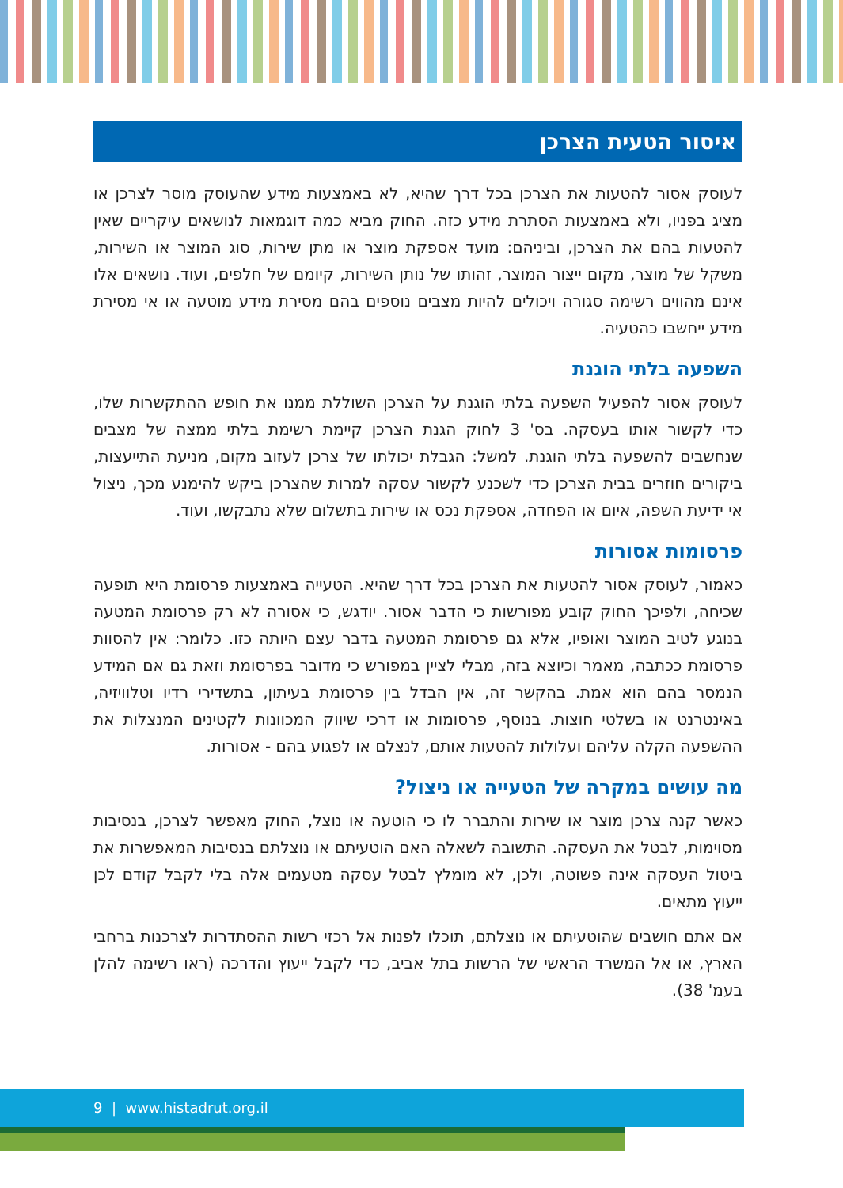איסור הטעית הצרכן
לעוסק אסור להטעות את הצרכן בכל דרך שהיא, לא באמצעות מידע שהעוסק מוסר לצרכן או מציג בפניו, ולא באמצעות הסתרת מידע כזה. החוק מביא כמה דוגמאות לנושאים עיקריים שאין להטעות בהם את הצרכן, וביניהם: מועד אספקת מוצר או מתן שירות, סוג המוצר או השירות, משקל של מוצר, מקום ייצור המוצר, זהותו של נותן השירות, קיומם של חלפים, ועוד. נושאים אלו אינם מהווים רשימה סגורה ויכולים להיות מצבים נוספים בהם מסירת מידע מוטעה או אי מסירת מידע ייחשבו כהטעיה.
השפעה בלתי הוגנת
לעוסק אסור להפעיל השפעה בלתי הוגנת על הצרכן השוללת ממנו את חופש ההתקשרות שלו, כדי לקשור אותו בעסקה. בס' 3 לחוק הגנת הצרכן קיימת רשימת בלתי ממצה של מצבים שנחשבים להשפעה בלתי הוגנת. למשל: הגבלת יכולתו של צרכן לעזוב מקום, מניעת התייעצות, ביקורים חוזרים בבית הצרכן כדי לשכנע לקשור עסקה למרות שהצרכן ביקש להימנע מכך, ניצול אי ידיעת השפה, איום או הפחדה, אספקת נכס או שירות בתשלום שלא נתבקשו, ועוד.
פרסומות אסורות
כאמור, לעוסק אסור להטעות את הצרכן בכל דרך שהיא. הטעייה באמצעות פרסומת היא תופעה שכיחה, ולפיכך החוק קובע מפורשות כי הדבר אסור. יודגש, כי אסורה לא רק פרסומת המטעה בנוגע לטיב המוצר ואופיו, אלא גם פרסומת המטעה בדבר עצם היותה כזו. כלומר: אין להסוות פרסומת ככתבה, מאמר וכיוצא בזה, מבלי לציין במפורש כי מדובר בפרסומת וזאת גם אם המידע הנמסר בהם הוא אמת. בהקשר זה, אין הבדל בין פרסומת בעיתון, בתשדירי רדיו וטלוויזיה, באינטרנט או בשלטי חוצות. בנוסף, פרסומות או דרכי שיווק המכוונות לקטינים המנצלות את ההשפעה הקלה עליהם ועלולות להטעות אותם, לנצלם או לפגוע בהם - אסורות.
מה עושים במקרה של הטעייה או ניצול?
כאשר קנה צרכן מוצר או שירות והתברר לו כי הוטעה או נוצל, החוק מאפשר לצרכן, בנסיבות מסוימות, לבטל את העסקה. התשובה לשאלה האם הוטעיתם או נוצלתם בנסיבות המאפשרות את ביטול העסקה אינה פשוטה, ולכן, לא מומלץ לבטל עסקה מטעמים אלה בלי לקבל קודם לכן ייעוץ מתאים.
אם אתם חושבים שהוטעיתם או נוצלתם, תוכלו לפנות אל רכזי רשות ההסתדרות לצרכנות ברחבי הארץ, או אל המשרד הראשי של הרשות בתל אביב, כדי לקבל ייעוץ והדרכה (ראו רשימה להלן בעמ' 38).
9 | www.histadrut.org.il